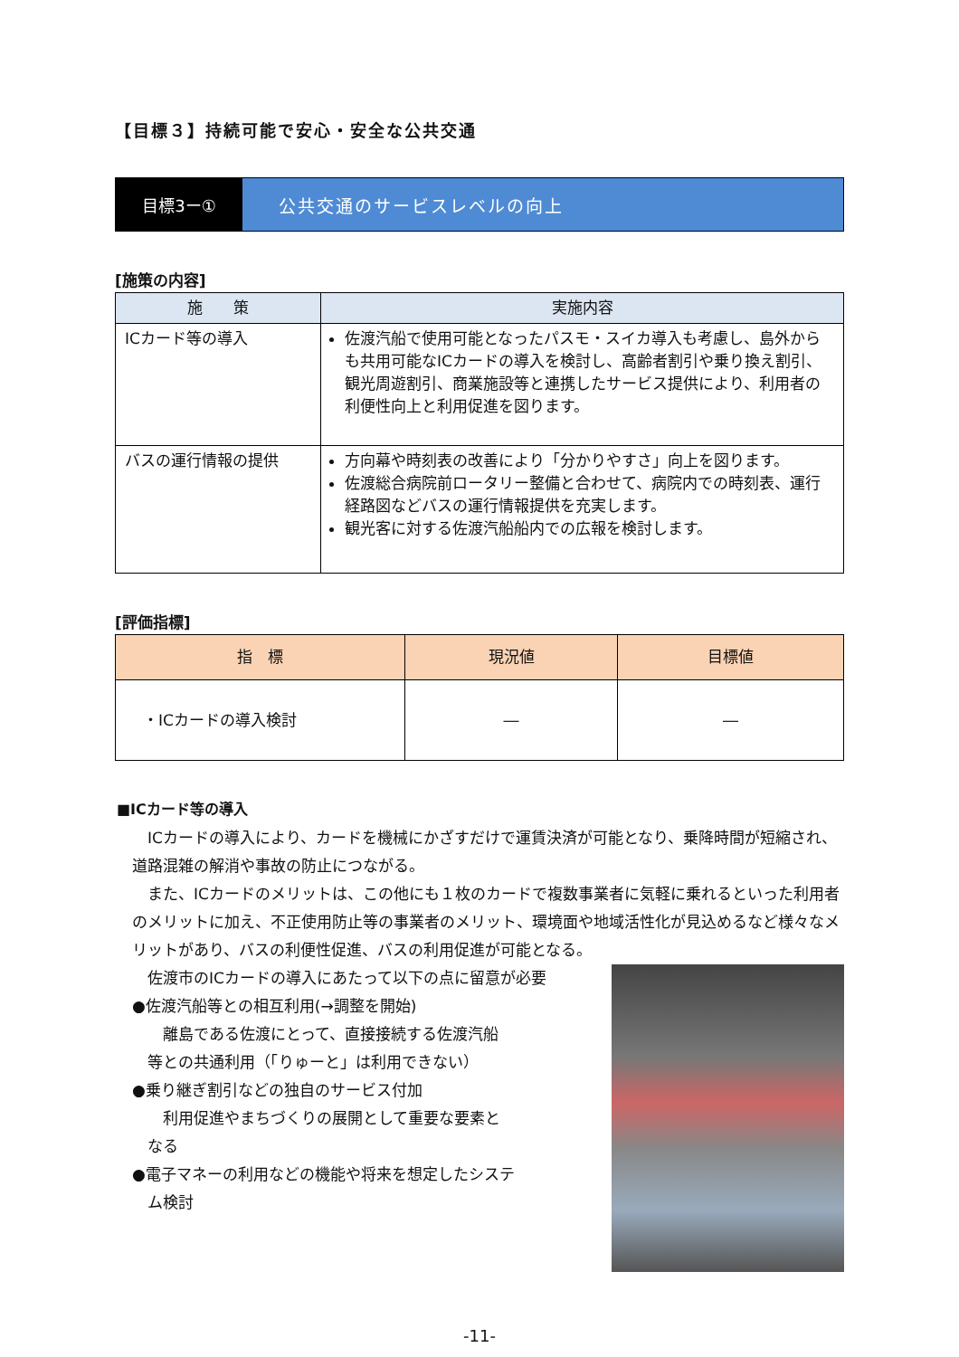【目標３】持続可能で安心・安全な公共交通
目標3ー① 公共交通のサービスレベルの向上
[施策の内容]
| 施 策 | 実施内容 |
| --- | --- |
| ICカード等の導入 | 佐渡汽船で使用可能となったパスモ・スイカ導入も考慮し、島外からも共用可能なICカードの導入を検討し、高齢者割引や乗り換え割引、観光周遊割引、商業施設等と連携したサービス提供により、利用者の利便性向上と利用促進を図ります。 |
| バスの運行情報の提供 | 方向幕や時刻表の改善により「分かりやすさ」向上を図ります。 佐渡総合病院前ロータリー整備と合わせて、病院内での時刻表、運行経路図などバスの運行情報提供を充実します。 観光客に対する佐渡汽船船内での広報を検討します。 |
[評価指標]
| 指 標 | 現況値 | 目標値 |
| --- | --- | --- |
| ・ICカードの導入検討 | ― | ― |
■ICカード等の導入
　ICカードの導入により、カードを機械にかざすだけで運賃決済が可能となり、乗降時間が短縮され、道路混雑の解消や事故の防止につながる。
　また、ICカードのメリットは、この他にも１枚のカードで複数事業者に気軽に乗れるといった利用者のメリットに加え、不正使用防止等の事業者のメリット、環境面や地域活性化が見込めるなど様々なメリットがあり、バスの利便性促進、バスの利用促進が可能となる。
　佐渡市のICカードの導入にあたって以下の点に留意が必要
●佐渡汽船等との相互利用(→調整を開始)
　　離島である佐渡にとって、直接接続する佐渡汽船
　等との共通利用（「りゅーと」は利用できない）
●乗り継ぎ割引などの独自のサービス付加
　　利用促進やまちづくりの展開として重要な要素と
　なる
●電子マネーの利用などの機能や将来を想定したシステ
　ム検討
-11-